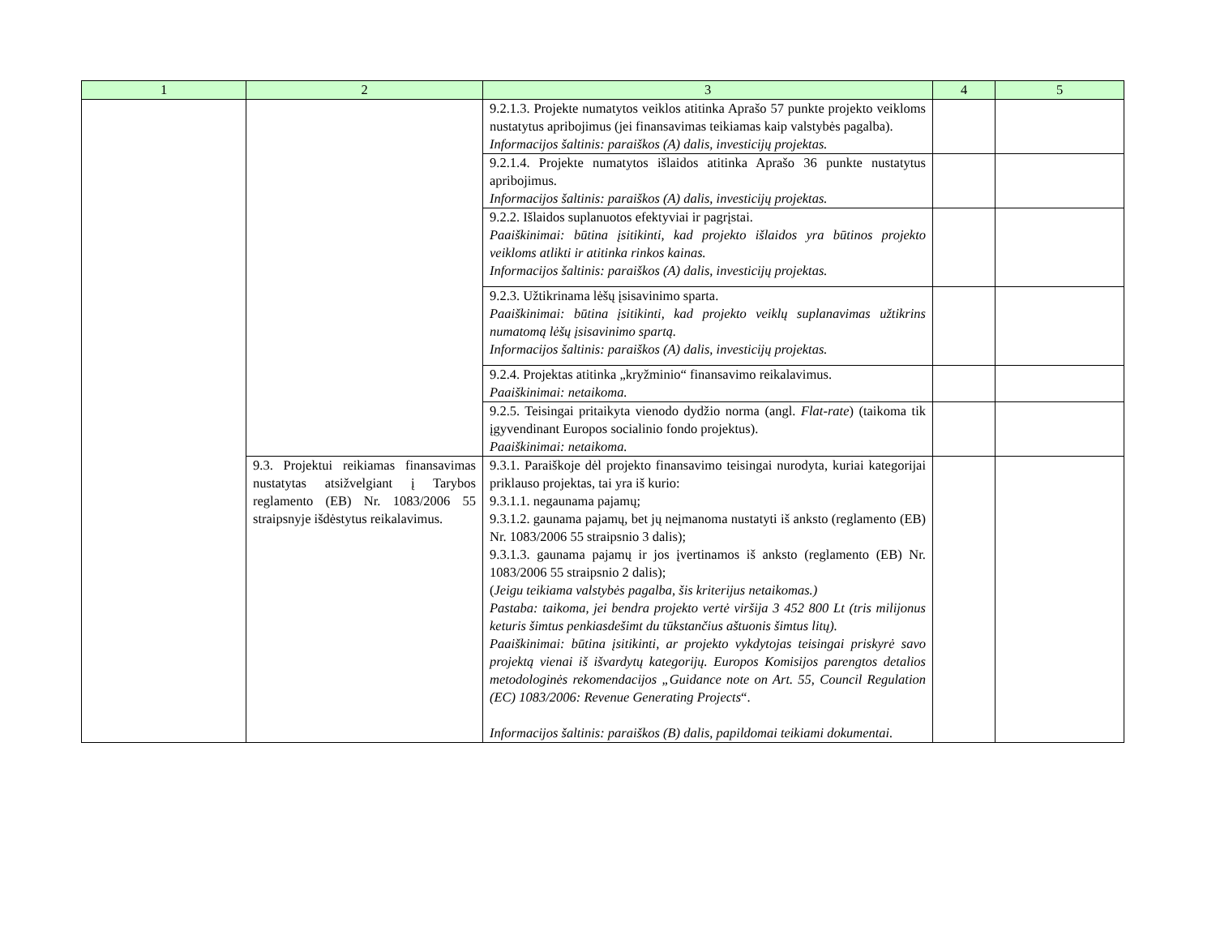| 1 | 2 | 3 | 4 | 5 |
| --- | --- | --- | --- | --- |
| | | 9.2.1.3. Projekte numatytos veiklos atitinka Aprašo 57 punkte projekto veikloms nustatytus apribojimus (jei finansavimas teikiamas kaip valstybės pagalba). Informacijos šaltinis: paraiškos (A) dalis, investicijų projektas. | | |
| | | 9.2.1.4. Projekte numatytos išlaidos atitinka Aprašo 36 punkte nustatytus apribojimus. Informacijos šaltinis: paraiškos (A) dalis, investicijų projektas. | | |
| | | 9.2.2. Išlaidos suplanuotos efektyviai ir pagrįstai. Paaiškinimai: būtina įsitikinti, kad projekto išlaidos yra būtinos projekto veikloms atlikti ir atitinka rinkos kainas. Informacijos šaltinis: paraiškos (A) dalis, investicijų projektas. | | |
| | | 9.2.3. Užtikrinama lėšų įsisavinimo sparta. Paaiškinimai: būtina įsitikinti, kad projekto veiklų suplanavimas užtikrins numatomą lėšų įsisavinimo spartą. Informacijos šaltinis: paraiškos (A) dalis, investicijų projektas. | | |
| | | 9.2.4. Projektas atitinka „kryžminio“ finansavimo reikalavimus. Paaiškinimai: netaikoma. | | |
| | | 9.2.5. Teisingai pritaikyta vienodo dydžio norma (angl. Flat-rate ) (taikoma tik įgyvendinant Europos socialinio fondo projektus). Paaiškinimai: netaikoma. | | |
| | 9.3. Projektui reikiamas finansavimas nustatytas atsižvelgiant į Tarybos reglamento (EB) Nr. 1083/2006 55 straipsnyje išdėstytus reikalavimus. | 9.3.1. Paraiškoje dėl projekto finansavimo teisingai nurodyta, kuriai kategorijai priklauso projektas, tai yra iš kurio: 9.3.1.1. negaunama pajamų; 9.3.1.2. gaunama pajamų, bet jų neįmanoma nustatyti iš anksto (reglamento (EB) Nr. 1083/2006 55 straipsnio 3 dalis); 9.3.1.3. gaunama pajamų ir jos įvertinamos iš anksto (reglamento (EB) Nr. 1083/2006 55 straipsnio 2 dalis); ( Jeigu teikiama valstybės pagalba, šis kriterijus netaikomas.) Pastaba: taikoma, jei bendra projekto vertė viršija 3 452 800 Lt (tris milijonus keturis šimtus penkiasdešimt du tūkstančius aštuonis šimtus litų). Paaiškinimai: būtina įsitikinti, ar projekto vykdytojas teisingai priskyrė savo projektą vienai iš išvardytų kategorijų. Europos Komisijos parengtos detalios metodologinės rekomendacijos „Guidance note on Art. 55, Council Regulation (EC) 1083/2006: Revenue Generating Projects “. Informacijos šaltinis: paraiškos (B) dalis, papildomai teikiami dokumentai. | | |